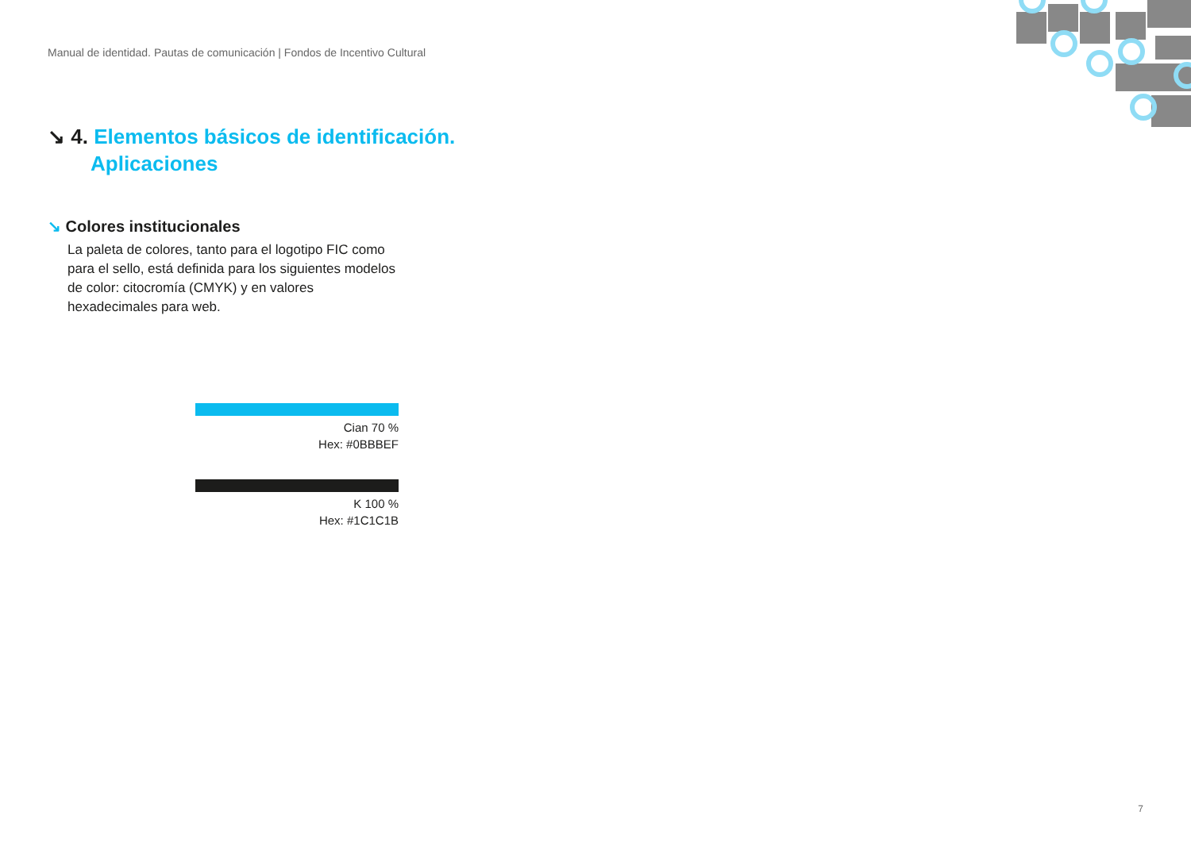Manual de identidad. Pautas de comunicación | Fondos de Incentivo Cultural
↘ 4. Elementos básicos de identificación. Aplicaciones
↘ Colores institucionales
La paleta de colores, tanto para el logotipo FIC como para el sello, está definida para los siguientes modelos de color: citocromía (CMYK) y en valores hexadecimales para web.
Cian 70 %
Hex: #0BBBEF
K 100 %
Hex: #1C1C1B
7